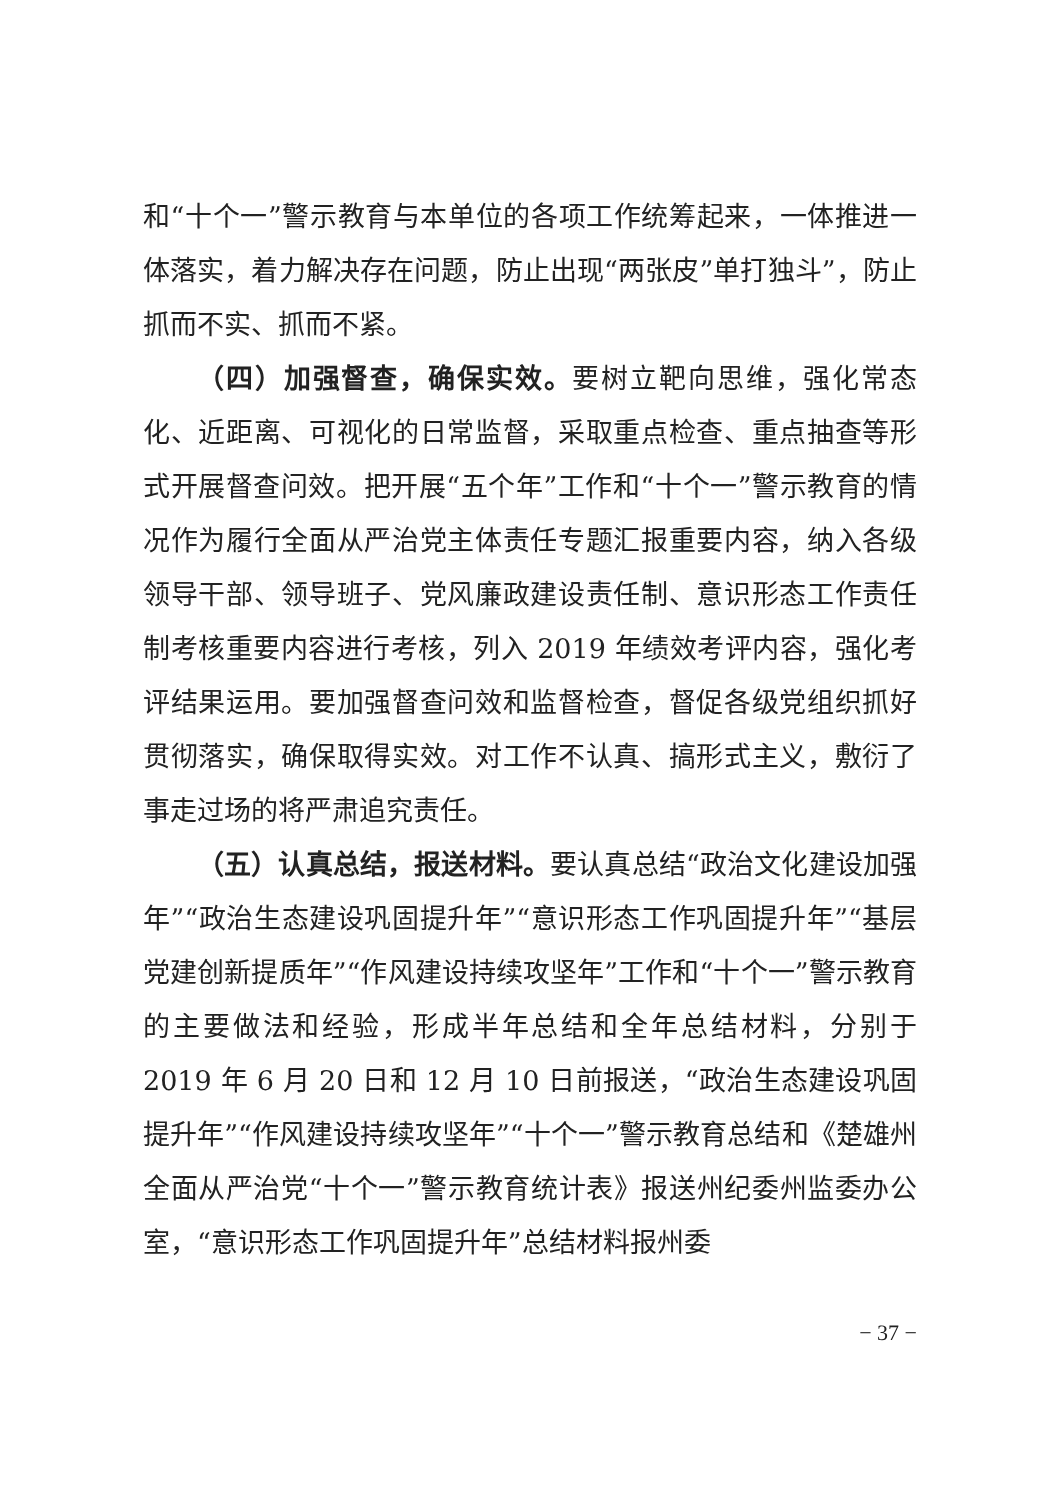和“十个一”警示教育与本单位的各项工作统筹起来，一体推进一体落实，着力解决存在问题，防止出现“两张皮”单打独斗”，防止抓而不实、抓而不紧。
（四）加强督查，确保实效。要树立靶向思维，强化常态化、近距离、可视化的日常监督，采取重点检查、重点抽查等形式开展督查问效。把开展“五个年”工作和“十个一”警示教育的情况作为履行全面从严治党主体责任专题汇报重要内容，纳入各级领导干部、领导班子、党风廉政建设责任制、意识形态工作责任制考核重要内容进行考核，列入 2019 年绩效考评内容，强化考评结果运用。要加强督查问效和监督检查，督促各级党组织抓好贯彻落实，确保取得实效。对工作不认真、搞形式主义，敷衍了事走过场的将严肃追究责任。
（五）认真总结，报送材料。要认真总结“政治文化建设加强年”“政治生态建设巩固提升年”“意识形态工作巩固提升年”“基层党建创新提质年”“作风建设持续攻坚年”工作和“十个一”警示教育的主要做法和经验，形成半年总结和全年总结材料，分别于 2019 年 6 月 20 日和 12 月 10 日前报送，“政治生态建设巩固提升年”“作风建设持续攻坚年”“十个一”警示教育总结和《楚雄州全面从严治党“十个一”警示教育统计表》报送州纪委州监委办公室，“意识形态工作巩固提升年”总结材料报州委
− 37 −